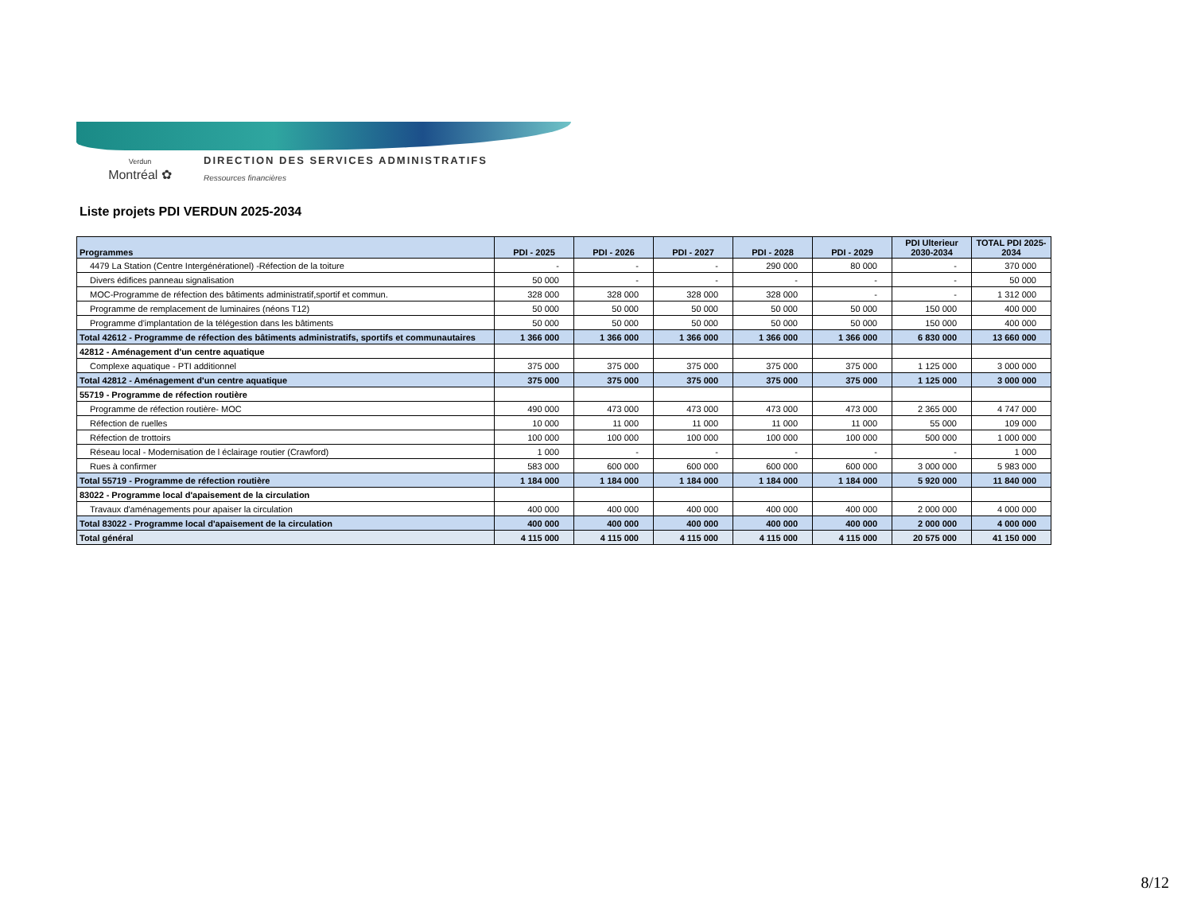Verdun
Montréal ✿
DIRECTION DES SERVICES ADMINISTRATIFS Ressources financières
Liste projets PDI VERDUN 2025-2034
| Programmes | PDI - 2025 | PDI - 2026 | PDI - 2027 | PDI - 2028 | PDI - 2029 | PDI Ulterieur 2030-2034 | TOTAL PDI 2025- 2034 |
| --- | --- | --- | --- | --- | --- | --- | --- |
| 4479 La Station (Centre Intergénérationel) -Réfection de la toiture | - | - | - | 290 000 | 80 000 | - | 370 000 |
| Divers édifices panneau signalisation | 50 000 | - | - | - | - | - | 50 000 |
| MOC-Programme de réfection des bâtiments administratif,sportif et commun. | 328 000 | 328 000 | 328 000 | 328 000 | - | - | 1 312 000 |
| Programme de remplacement de luminaires (néons T12) | 50 000 | 50 000 | 50 000 | 50 000 | 50 000 | 150 000 | 400 000 |
| Programme d'implantation de la télégestion dans les bâtiments | 50 000 | 50 000 | 50 000 | 50 000 | 50 000 | 150 000 | 400 000 |
| Total 42612 - Programme de réfection des bâtiments administratifs, sportifs et communautaires | 1 366 000 | 1 366 000 | 1 366 000 | 1 366 000 | 1 366 000 | 6 830 000 | 13 660 000 |
| 42812 - Aménagement d'un centre aquatique | | | | | | | |
| Complexe aquatique - PTI additionnel | 375 000 | 375 000 | 375 000 | 375 000 | 375 000 | 1 125 000 | 3 000 000 |
| Total 42812 - Aménagement d'un centre aquatique | 375 000 | 375 000 | 375 000 | 375 000 | 375 000 | 1 125 000 | 3 000 000 |
| 55719 - Programme de réfection routière | | | | | | | |
| Programme de réfection routière- MOC | 490 000 | 473 000 | 473 000 | 473 000 | 473 000 | 2 365 000 | 4 747 000 |
| Réfection de ruelles | 10 000 | 11 000 | 11 000 | 11 000 | 11 000 | 55 000 | 109 000 |
| Réfection de trottoirs | 100 000 | 100 000 | 100 000 | 100 000 | 100 000 | 500 000 | 1 000 000 |
| Réseau local - Modernisation de l éclairage routier (Crawford) | 1 000 | - | - | - | - | - | 1 000 |
| Rues à confirmer | 583 000 | 600 000 | 600 000 | 600 000 | 600 000 | 3 000 000 | 5 983 000 |
| Total 55719 - Programme de réfection routière | 1 184 000 | 1 184 000 | 1 184 000 | 1 184 000 | 1 184 000 | 5 920 000 | 11 840 000 |
| 83022 - Programme local d'apaisement de la circulation | | | | | | | |
| Travaux d'aménagements pour apaiser la circulation | 400 000 | 400 000 | 400 000 | 400 000 | 400 000 | 2 000 000 | 4 000 000 |
| Total 83022 - Programme local d'apaisement de la circulation | 400 000 | 400 000 | 400 000 | 400 000 | 400 000 | 2 000 000 | 4 000 000 |
| Total général | 4 115 000 | 4 115 000 | 4 115 000 | 4 115 000 | 4 115 000 | 20 575 000 | 41 150 000 |
8/12